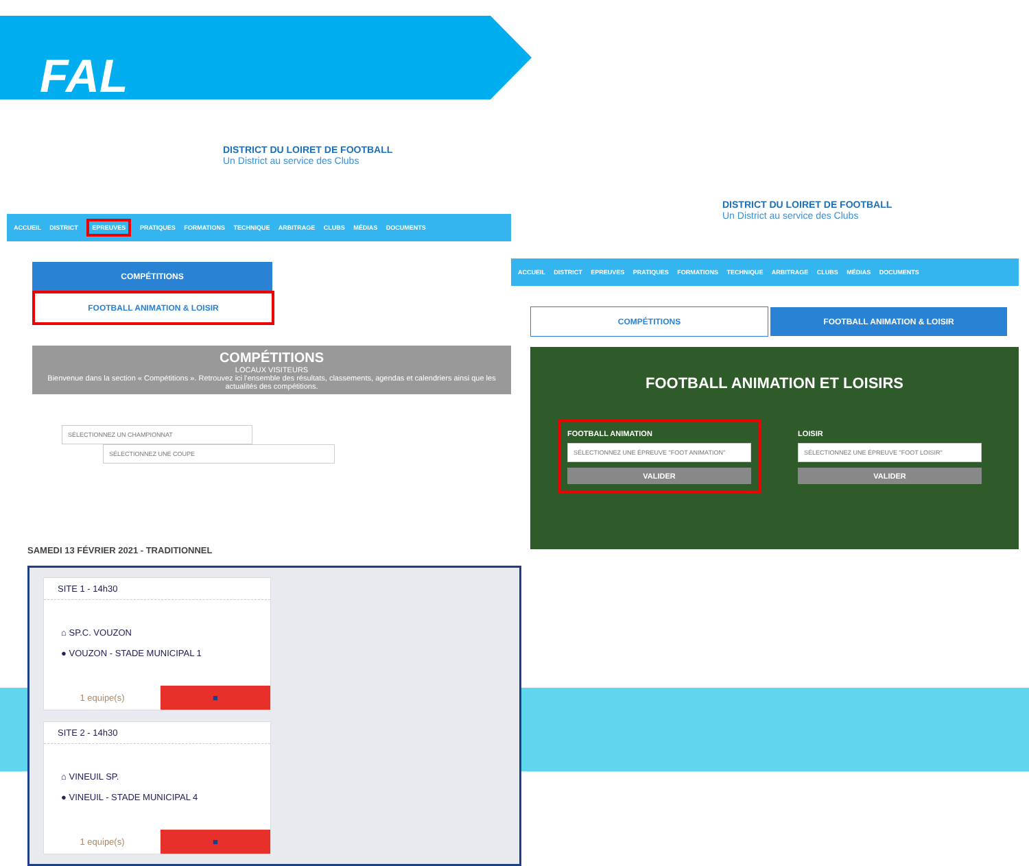FAL
DISTRICT DU LOIRET DE FOOTBALL
Un District au service des Clubs
ACCUEIL DISTRICT EPREUVES PRATIQUES FORMATIONS TECHNIQUE ARBITRAGE CLUBS MÉDIAS DOCUMENTS
COMPÉTITIONS FOOTBALL ANIMATION & LOISIR
COMPÉTITIONS
LOCAUX VISITEURS
Bienvenue dans la section « Compétitions ». Retrouvez ici l'ensemble des résultats, classements, agendas et calendriers ainsi que les actualités des compétitions.
SÉLECTIONNEZ UN CHAMPIONNAT SÉLECTIONNEZ UNE COUPE
DISTRICT DU LOIRET DE FOOTBALL
Un District au service des Clubs
ACCUEIL DISTRICT EPREUVES PRATIQUES FORMATIONS TECHNIQUE ARBITRAGE CLUBS MÉDIAS DOCUMENTS
COMPÉTITIONS FOOTBALL ANIMATION & LOISIR
FOOTBALL ANIMATION ET LOISIRS
FOOTBALL ANIMATION
SÉLECTIONNEZ UNE ÉPREUVE "FOOT ANIMATION"
VALIDER
LOISIR
SÉLECTIONNEZ UNE ÉPREUVE "FOOT LOISIR"
VALIDER
SAMEDI 13 FÉVRIER 2021 - TRADITIONNEL
SITE 1 - 14h30
⌂ SP.C. VOUZON
● VOUZON - STADE MUNICIPAL 1
1 equipe(s) ■
SITE 2 - 14h30
⌂ VINEUIL SP.
● VINEUIL - STADE MUNICIPAL 4
1 equipe(s) ■